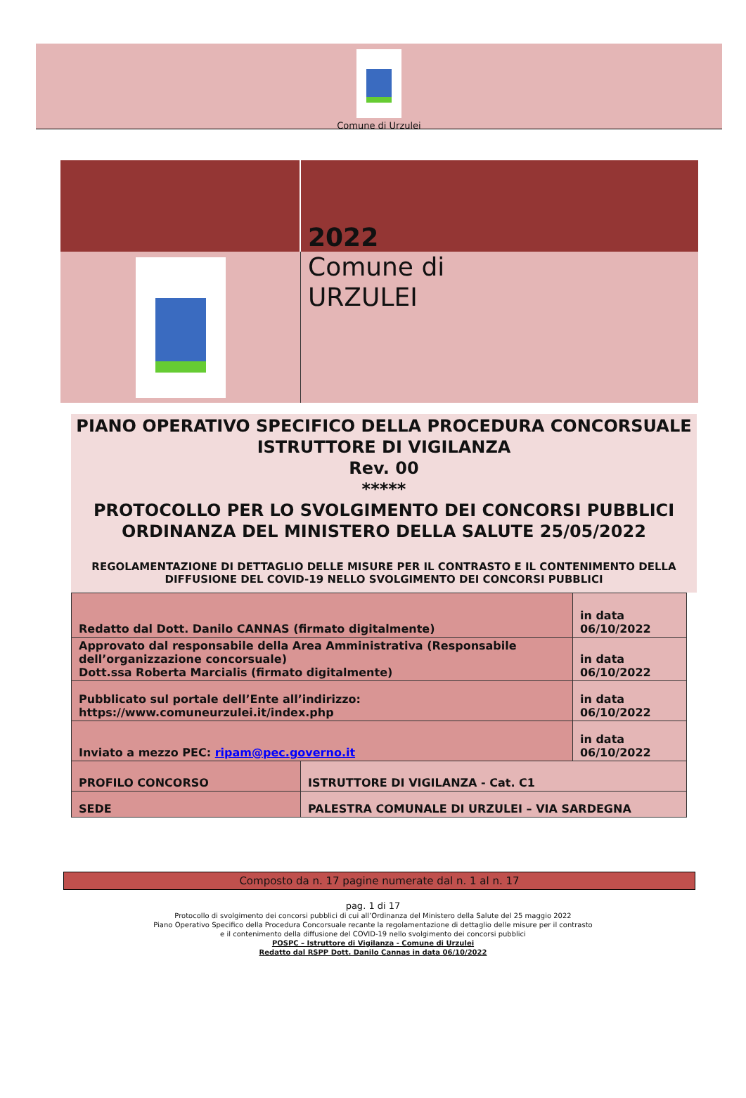Comune di Urzulei
2022
Comune di
URZULEI
PIANO OPERATIVO SPECIFICO DELLA PROCEDURA CONCORSUALE
ISTRUTTORE DI VIGILANZA
Rev. 00
*****
PROTOCOLLO PER LO SVOLGIMENTO DEI CONCORSI PUBBLICI
ORDINANZA DEL MINISTERO DELLA SALUTE 25/05/2022
REGOLAMENTAZIONE DI DETTAGLIO DELLE MISURE PER IL CONTRASTO E IL CONTENIMENTO DELLA DIFFUSIONE DEL COVID-19 NELLO SVOLGIMENTO DEI CONCORSI PUBBLICI
| Redatto dal Dott. Danilo CANNAS (firmato digitalmente) | | in data 06/10/2022 |
| Approvato dal responsabile della Area Amministrativa (Responsabile dell’organizzazione concorsuale) Dott.ssa Roberta Marcialis (firmato digitalmente) | | in data 06/10/2022 |
| Pubblicato sul portale dell’Ente all’indirizzo: https://www.comuneurzulei.it/index.php | | in data 06/10/2022 |
| Inviato a mezzo PEC: ripam@pec.governo.it | | in data 06/10/2022 |
| PROFILO CONCORSO | ISTRUTTORE DI VIGILANZA - Cat. C1 | |
| SEDE | PALESTRA COMUNALE DI URZULEI – VIA SARDEGNA | |
Composto da n. 17 pagine numerate dal n. 1 al n. 17
pag. 1 di 17
Protocollo di svolgimento dei concorsi pubblici di cui all’Ordinanza del Ministero della Salute del 25 maggio 2022
Piano Operativo Specifico della Procedura Concorsuale recante la regolamentazione di dettaglio delle misure per il contrasto
e il contenimento della diffusione del COVID-19 nello svolgimento dei concorsi pubblici
POSPC – Istruttore di Vigilanza - Comune di Urzulei
Redatto dal RSPP Dott. Danilo Cannas in data 06/10/2022